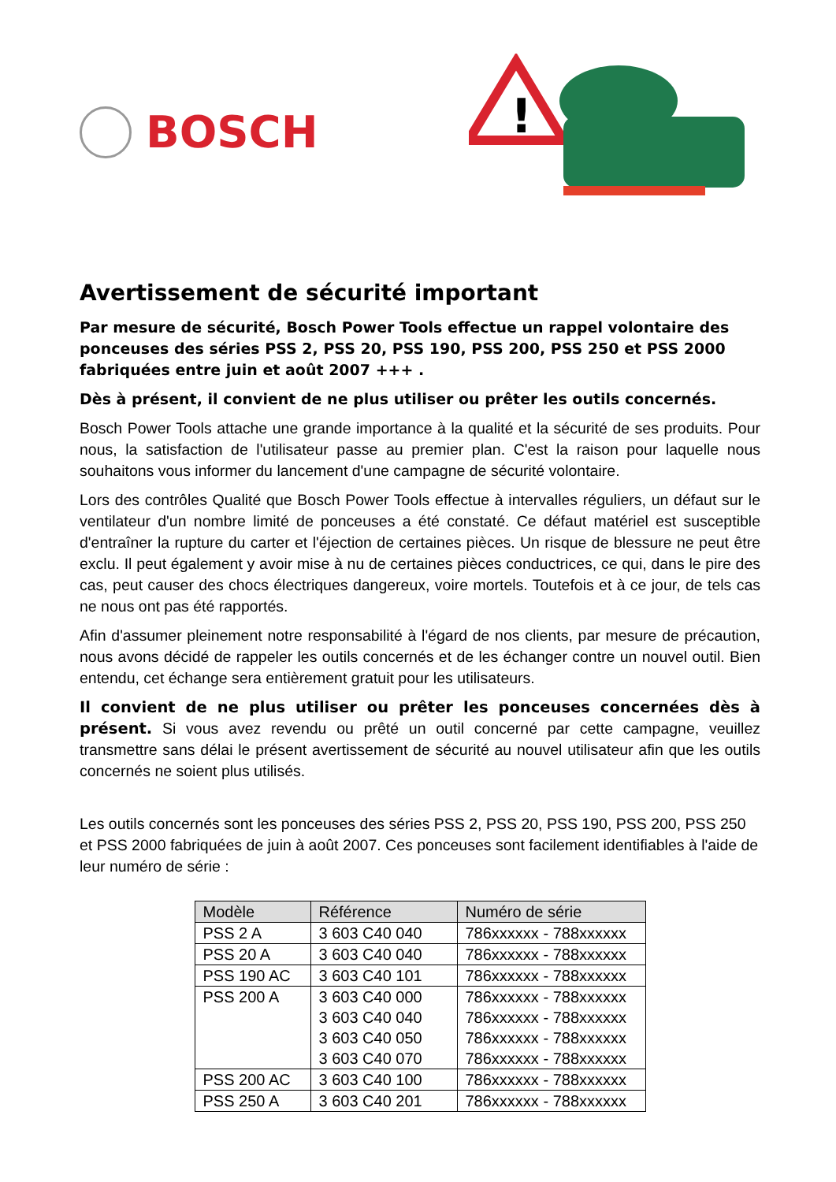BOSCH
!
Avertissement de sécurité important
Par mesure de sécurité, Bosch Power Tools effectue un rappel volontaire des ponceuses des séries PSS 2, PSS 20, PSS 190, PSS 200, PSS 250 et PSS 2000 fabriquées entre juin et août 2007 +++ .
Dès à présent, il convient de ne plus utiliser ou prêter les outils concernés.
Bosch Power Tools attache une grande importance à la qualité et la sécurité de ses produits. Pour nous, la satisfaction de l'utilisateur passe au premier plan. C'est la raison pour laquelle nous souhaitons vous informer du lancement d'une campagne de sécurité volontaire.
Lors des contrôles Qualité que Bosch Power Tools effectue à intervalles réguliers, un défaut sur le ventilateur d'un nombre limité de ponceuses a été constaté. Ce défaut matériel est susceptible d'entraîner la rupture du carter et l'éjection de certaines pièces. Un risque de blessure ne peut être exclu. Il peut également y avoir mise à nu de certaines pièces conductrices, ce qui, dans le pire des cas, peut causer des chocs électriques dangereux, voire mortels. Toutefois et à ce jour, de tels cas ne nous ont pas été rapportés.
Afin d'assumer pleinement notre responsabilité à l'égard de nos clients, par mesure de précaution, nous avons décidé de rappeler les outils concernés et de les échanger contre un nouvel outil. Bien entendu, cet échange sera entièrement gratuit pour les utilisateurs.
Il convient de ne plus utiliser ou prêter les ponceuses concernées dès à présent. Si vous avez revendu ou prêté un outil concerné par cette campagne, veuillez transmettre sans délai le présent avertissement de sécurité au nouvel utilisateur afin que les outils concernés ne soient plus utilisés.
Les outils concernés sont les ponceuses des séries PSS 2, PSS 20, PSS 190, PSS 200, PSS 250 et PSS 2000 fabriquées de juin à août 2007. Ces ponceuses sont facilement identifiables à l'aide de leur numéro de série :
| Modèle | Référence | Numéro de série |
| --- | --- | --- |
| PSS 2 A | 3 603 C40 040 | 786xxxxxx - 788xxxxxx |
| PSS 20 A | 3 603 C40 040 | 786xxxxxx - 788xxxxxx |
| PSS 190 AC | 3 603 C40 101 | 786xxxxxx - 788xxxxxx |
| PSS 200 A | 3 603 C40 000 3 603 C40 040 3 603 C40 050 3 603 C40 070 | 786xxxxxx - 788xxxxxx 786xxxxxx - 788xxxxxx 786xxxxxx - 788xxxxxx 786xxxxxx - 788xxxxxx |
| PSS 200 AC | 3 603 C40 100 | 786xxxxxx - 788xxxxxx |
| PSS 250 A | 3 603 C40 201 | 786xxxxxx - 788xxxxxx |